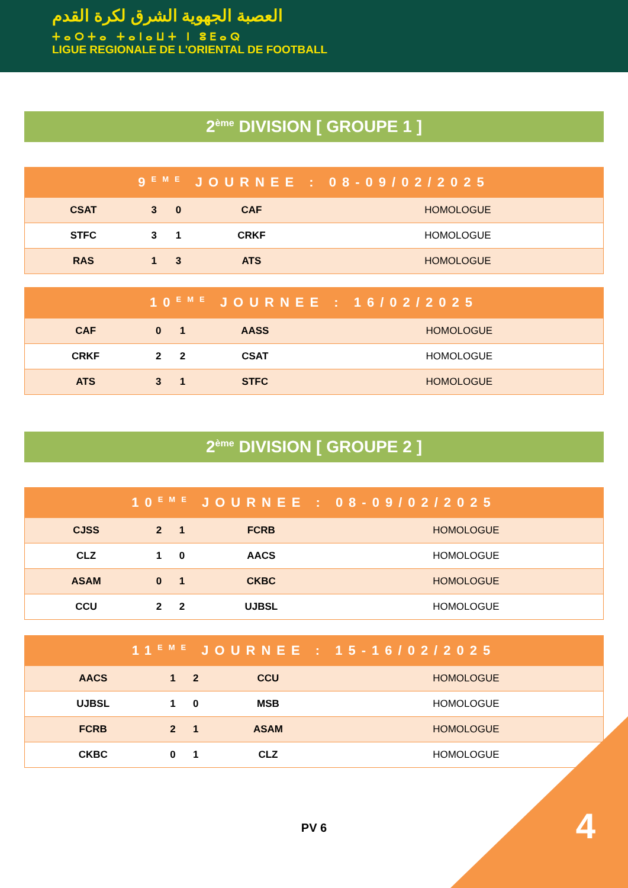العصبة الجهوية الشرق لكرة القدم
ⵜⴰⵔⵜⴰ ⵜⴰⵏⴰⵡⵜ ⵏ ⵓⴹⴰⵕ
LIGUE REGIONALE DE L'ORIENTAL DE FOOTBALL
2<sup>ème</sup> DIVISION [ GROUPE 1 ]
| 9<sup>EME</sup> JOURNEE : 08-09/02/2025 | | | | |
| --- | --- | --- | --- | --- |
| CSAT | 3 | 0 | CAF | HOMOLOGUE |
| STFC | 3 | 1 | CRKF | HOMOLOGUE |
| RAS | 1 | 3 | ATS | HOMOLOGUE |
| 10<sup>EME</sup> JOURNEE : 16/02/2025 | | | | |
| --- | --- | --- | --- | --- |
| CAF | 0 | 1 | AASS | HOMOLOGUE |
| CRKF | 2 | 2 | CSAT | HOMOLOGUE |
| ATS | 3 | 1 | STFC | HOMOLOGUE |
2<sup>ème</sup> DIVISION [ GROUPE 2 ]
| 10<sup>EME</sup> JOURNEE : 08-09/02/2025 | | | | |
| --- | --- | --- | --- | --- |
| CJSS | 2 | 1 | FCRB | HOMOLOGUE |
| CLZ | 1 | 0 | AACS | HOMOLOGUE |
| ASAM | 0 | 1 | CKBC | HOMOLOGUE |
| CCU | 2 | 2 | UJBSL | HOMOLOGUE |
| 11<sup>EME</sup> JOURNEE : 15-16/02/2025 | | | | |
| --- | --- | --- | --- | --- |
| AACS | 1 | 2 | CCU | HOMOLOGUE |
| UJBSL | 1 | 0 | MSB | HOMOLOGUE |
| FCRB | 2 | 1 | ASAM | HOMOLOGUE |
| CKBC | 0 | 1 | CLZ | HOMOLOGUE |
PV 6
4